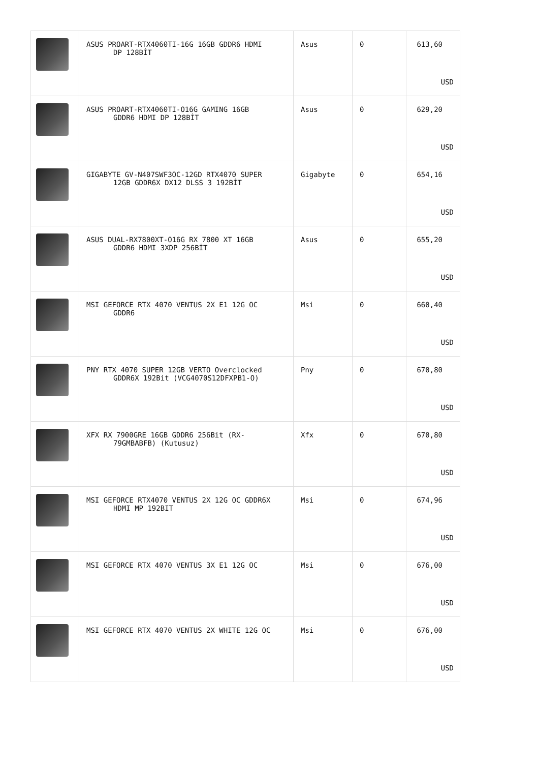| | ASUS PROART-RTX4060TI-16G 16GB GDDR6 HDMI DP 128BİT | Asus | 0 | 613,60 USD |
| | ASUS PROART-RTX4060TI-O16G GAMING 16GB GDDR6 HDMI DP 128BİT | Asus | 0 | 629,20 USD |
| | GIGABYTE GV-N407SWF3OC-12GD RTX4070 SUPER 12GB GDDR6X DX12 DLSS 3 192BİT | Gigabyte | 0 | 654,16 USD |
| | ASUS DUAL-RX7800XT-O16G RX 7800 XT 16GB GDDR6 HDMI 3XDP 256BİT | Asus | 0 | 655,20 USD |
| | MSI GEFORCE RTX 4070 VENTUS 2X E1 12G OC GDDR6 | Msi | 0 | 660,40 USD |
| | PNY RTX 4070 SUPER 12GB VERTO Overclocked GDDR6X 192Bit (VCG4070S12DFXPB1-O) | Pny | 0 | 670,80 USD |
| | XFX RX 7900GRE 16GB GDDR6 256Bit (RX- 79GMBABFB) (Kutusuz) | Xfx | 0 | 670,80 USD |
| | MSI GEFORCE RTX4070 VENTUS 2X 12G OC GDDR6X HDMI MP 192BIT | Msi | 0 | 674,96 USD |
| | MSI GEFORCE RTX 4070 VENTUS 3X E1 12G OC | Msi | 0 | 676,00 USD |
| | MSI GEFORCE RTX 4070 VENTUS 2X WHITE 12G OC | Msi | 0 | 676,00 USD |